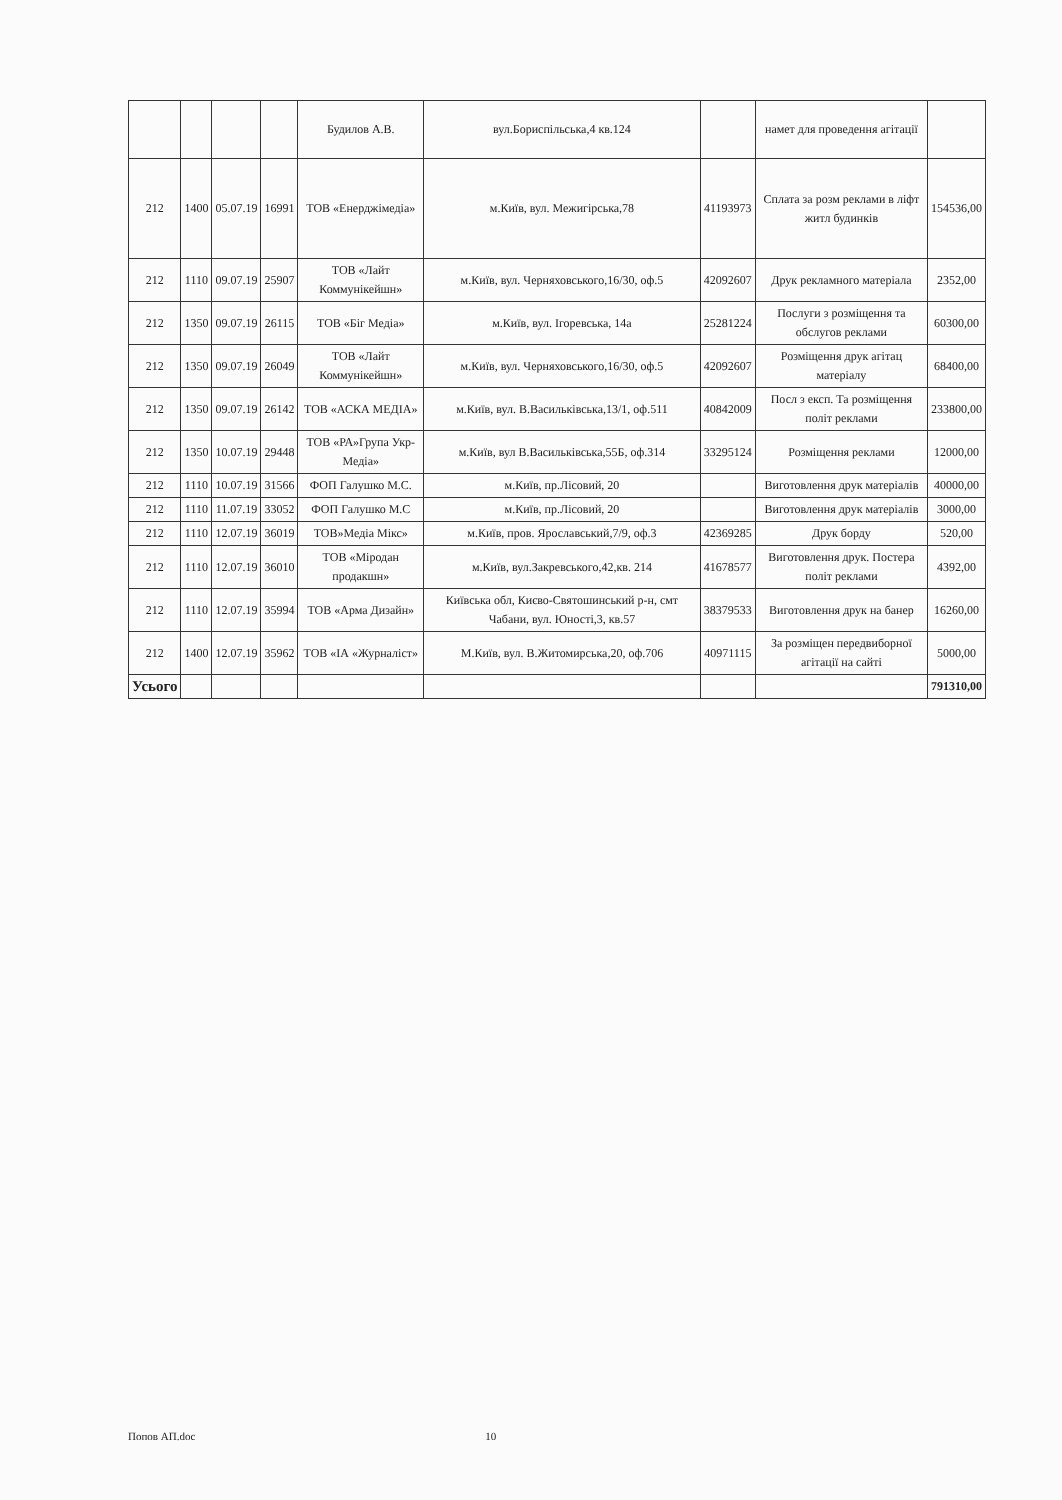| | | | | Будилов А.В. | вул.Бориспільська,4 кв.124 | | намет для проведення агітації | |
| 212 | 1400 | 05.07.19 | 16991 | ТОВ «Енерджімедіа» | м.Київ, вул. Межигірська,78 | 41193973 | Сплата за розм реклами в ліфт житл будинків | 154536,00 |
| 212 | 1110 | 09.07.19 | 25907 | ТОВ «Лайт Коммунікейшн» | м.Київ, вул. Черняховського,16/30, оф.5 | 42092607 | Друк рекламного матеріала | 2352,00 |
| 212 | 1350 | 09.07.19 | 26115 | ТОВ «Біг Медіа» | м.Київ, вул. Ігоревська, 14а | 25281224 | Послуги з розміщення та обслугов реклами | 60300,00 |
| 212 | 1350 | 09.07.19 | 26049 | ТОВ «Лайт Коммунікейшн» | м.Київ, вул. Черняховського,16/30, оф.5 | 42092607 | Розміщення друк агітац матеріалу | 68400,00 |
| 212 | 1350 | 09.07.19 | 26142 | ТОВ «АСКА МЕДІА» | м.Київ, вул. В.Васильківська,13/1, оф.511 | 40842009 | Посл з експ. Та розміщення політ реклами | 233800,00 |
| 212 | 1350 | 10.07.19 | 29448 | ТОВ «РА»Група Укр-Медіа» | м.Київ, вул В.Васильківська,55Б, оф.314 | 33295124 | Розміщення реклами | 12000,00 |
| 212 | 1110 | 10.07.19 | 31566 | ФОП Галушко М.С. | м.Київ, пр.Лісовий, 20 | | Виготовлення друк матеріалів | 40000,00 |
| 212 | 1110 | 11.07.19 | 33052 | ФОП Галушко М.С | м.Київ, пр.Лісовий, 20 | | Виготовлення друк матеріалів | 3000,00 |
| 212 | 1110 | 12.07.19 | 36019 | ТОВ»Медіа Мікс» | м.Київ, пров. Ярославський,7/9, оф.3 | 42369285 | Друк борду | 520,00 |
| 212 | 1110 | 12.07.19 | 36010 | ТОВ «Міродан продакшн» | м.Київ, вул.Закревського,42,кв. 214 | 41678577 | Виготовлення друк. Постера політ реклами | 4392,00 |
| 212 | 1110 | 12.07.19 | 35994 | ТОВ «Арма Дизайн» | Київська обл, Києво-Святошинський р-н, смт Чабани, вул. Юності,3, кв.57 | 38379533 | Виготовлення друк на банер | 16260,00 |
| 212 | 1400 | 12.07.19 | 35962 | ТОВ «ІА «Журналіст» | М.Київ, вул. В.Житомирська,20, оф.706 | 40971115 | За розміщен передвиборної агітації на сайті | 5000,00 |
| Усього | | | | | | | | 791310,00 |
Попов АП.doc 10